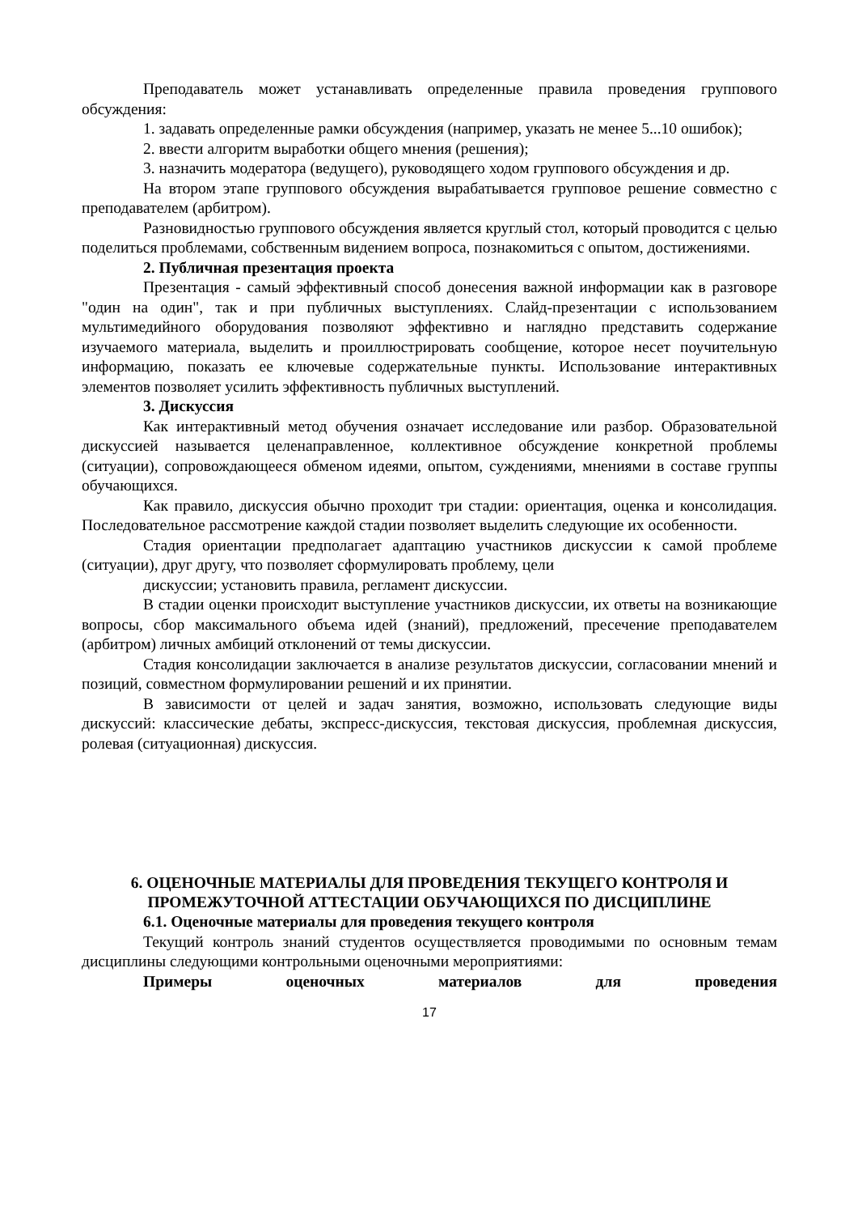Преподаватель может устанавливать определенные правила проведения группового обсуждения:
1. задавать определенные рамки обсуждения (например, указать не менее 5...10 ошибок);
2. ввести алгоритм выработки общего мнения (решения);
3. назначить модератора (ведущего), руководящего ходом группового обсуждения и др.
На втором этапе группового обсуждения вырабатывается групповое решение совместно с преподавателем (арбитром).
Разновидностью группового обсуждения является круглый стол, который проводится с целью поделиться проблемами, собственным видением вопроса, познакомиться с опытом, достижениями.
2. Публичная презентация проекта
Презентация - самый эффективный способ донесения важной информации как в разговоре "один на один", так и при публичных выступлениях. Слайд-презентации с использованием мультимедийного оборудования позволяют эффективно и наглядно представить содержание изучаемого материала, выделить и проиллюстрировать сообщение, которое несет поучительную информацию, показать ее ключевые содержательные пункты. Использование интерактивных элементов позволяет усилить эффективность публичных выступлений.
3. Дискуссия
Как интерактивный метод обучения означает исследование или разбор. Образовательной дискуссией называется целенаправленное, коллективное обсуждение конкретной проблемы (ситуации), сопровождающееся обменом идеями, опытом, суждениями, мнениями в составе группы обучающихся.
Как правило, дискуссия обычно проходит три стадии: ориентация, оценка и консолидация. Последовательное рассмотрение каждой стадии позволяет выделить следующие их особенности.
Стадия ориентации предполагает адаптацию участников дискуссии к самой проблеме (ситуации), друг другу, что позволяет сформулировать проблему, цели
дискуссии; установить правила, регламент дискуссии.
В стадии оценки происходит выступление участников дискуссии, их ответы на возникающие вопросы, сбор максимального объема идей (знаний), предложений, пресечение преподавателем (арбитром) личных амбиций отклонений от темы дискуссии.
Стадия консолидации заключается в анализе результатов дискуссии, согласовании мнений и позиций, совместном формулировании решений и их принятии.
В зависимости от целей и задач занятия, возможно, использовать следующие виды дискуссий: классические дебаты, экспресс-дискуссия, текстовая дискуссия, проблемная дискуссия, ролевая (ситуационная) дискуссия.
6. ОЦЕНОЧНЫЕ МАТЕРИАЛЫ ДЛЯ ПРОВЕДЕНИЯ ТЕКУЩЕГО КОНТРОЛЯ И ПРОМЕЖУТОЧНОЙ АТТЕСТАЦИИ ОБУЧАЮЩИХСЯ ПО ДИСЦИПЛИНЕ
6.1. Оценочные материалы для проведения текущего контроля
Текущий контроль знаний студентов осуществляется проводимыми по основным темам дисциплины следующими контрольными оценочными мероприятиями:
Примеры оценочных материалов для проведения
17